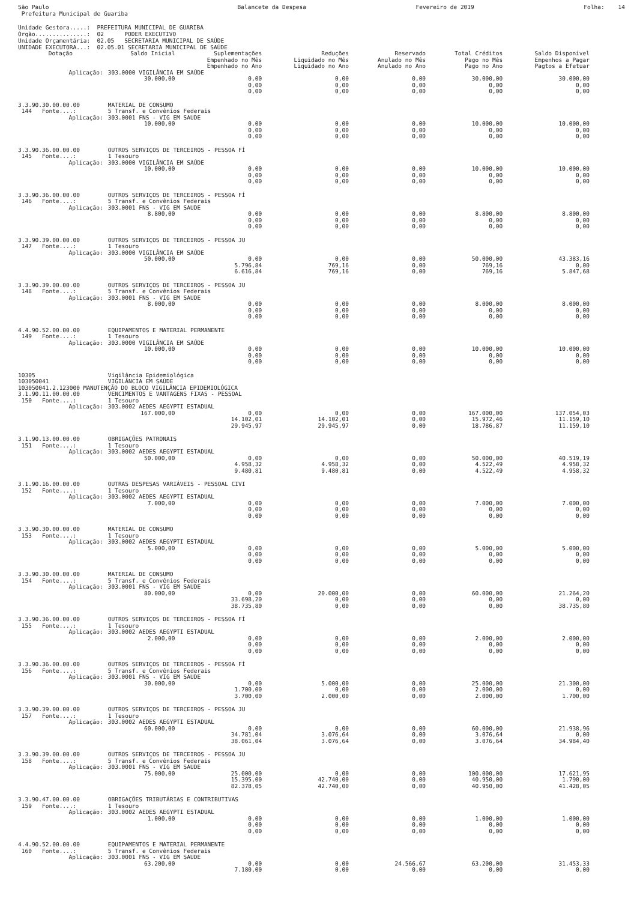São Paulo Prefeitura Municipal de Guariba
Balancete da Despesa
Fevereiro de 2019
Folha: 14
Unidade Gestora.....: PREFEITURA MUNICIPAL DE GUARIBA Órgão...............: 02 PODER EXECUTIVO Unidade Orçamentária: 02.05 SECRETARIA MUNICIPAL DE SAÚDE UNIDADE EXECUTORA...: 02.05.01 SECRETARIA MUNICIPAL DE SAÚDE
| Dotação | Saldo Inicial | Suplementações Empenhado no Mês Empenhado no Ano | Reduções Liquidado no Mês Liquidado no Ano | Reservado Anulado no Mês Anulado no Ano | Total Créditos Pago no Mês Pago no Ano | Saldo Disponível Empenhos a Pagar Pagtos a Efetuar |
| --- | --- | --- | --- | --- | --- | --- |
| Aplicação: | 303.0000 VIGILÂNCIA EM SAÚDE | | | | | |
| | 30.000,00 | 0,00 | 0,00 | 0,00 | 30.000,00 | 30.000,00 |
| | | 0,00 | 0,00 | 0,00 | 0,00 | 0,00 |
| | | 0,00 | 0,00 | 0,00 | 0,00 | 0,00 |
| 3.3.90.30.00.00.00 | MATERIAL DE CONSUMO | | | | | |
| 144 Fonte....: | 5 Transf. e Convênios Federais | | | | | |
| Aplicação: | 303.0001 FNS - VIG EM SAUDE | | | | | |
| | 10.000,00 | 0,00 | 0,00 | 0,00 | 10.000,00 | 10.000,00 |
| | | 0,00 | 0,00 | 0,00 | 0,00 | 0,00 |
| | | 0,00 | 0,00 | 0,00 | 0,00 | 0,00 |
| 3.3.90.36.00.00.00 | OUTROS SERVIÇOS DE TERCEIROS - PESSOA FÍ | | | | | |
| 145 Fonte....: | 1 Tesouro | | | | | |
| Aplicação: | 303.0000 VIGILÂNCIA EM SAÚDE | | | | | |
| | 10.000,00 | 0,00 | 0,00 | 0,00 | 10.000,00 | 10.000,00 |
| | | 0,00 | 0,00 | 0,00 | 0,00 | 0,00 |
| | | 0,00 | 0,00 | 0,00 | 0,00 | 0,00 |
| 3.3.90.36.00.00.00 | OUTROS SERVIÇOS DE TERCEIROS - PESSOA FÍ | | | | | |
| 146 Fonte....: | 5 Transf. e Convênios Federais | | | | | |
| Aplicação: | 303.0001 FNS - VIG EM SAUDE | | | | | |
| | 8.800,00 | 0,00 | 0,00 | 0,00 | 8.800,00 | 8.800,00 |
| | | 0,00 | 0,00 | 0,00 | 0,00 | 0,00 |
| | | 0,00 | 0,00 | 0,00 | 0,00 | 0,00 |
| 3.3.90.39.00.00.00 | OUTROS SERVIÇOS DE TERCEIROS - PESSOA JU | | | | | |
| 147 Fonte....: | 1 Tesouro | | | | | |
| Aplicação: | 303.0000 VIGILÂNCIA EM SAÚDE | | | | | |
| | 50.000,00 | 0,00 | 0,00 | 0,00 | 50.000,00 | 43.383,16 |
| | | 5.796,84 | 769,16 | 0,00 | 769,16 | 0,00 |
| | | 6.616,84 | 769,16 | 0,00 | 769,16 | 5.847,68 |
| 3.3.90.39.00.00.00 | OUTROS SERVIÇOS DE TERCEIROS - PESSOA JU | | | | | |
| 148 Fonte....: | 5 Transf. e Convênios Federais | | | | | |
| Aplicação: | 303.0001 FNS - VIG EM SAUDE | | | | | |
| | 8.000,00 | 0,00 | 0,00 | 0,00 | 8.000,00 | 8.000,00 |
| | | 0,00 | 0,00 | 0,00 | 0,00 | 0,00 |
| | | 0,00 | 0,00 | 0,00 | 0,00 | 0,00 |
| 4.4.90.52.00.00.00 | EQUIPAMENTOS E MATERIAL PERMANENTE | | | | | |
| 149 Fonte....: | 1 Tesouro | | | | | |
| Aplicação: | 303.0000 VIGILÂNCIA EM SAÚDE | | | | | |
| | 10.000,00 | 0,00 | 0,00 | 0,00 | 10.000,00 | 10.000,00 |
| | | 0,00 | 0,00 | 0,00 | 0,00 | 0,00 |
| | | 0,00 | 0,00 | 0,00 | 0,00 | 0,00 |
| 10305 | Vigilância Epidemiológica | | | | | |
| 103050041 | VIGILÂNCIA EM SAÚDE | | | | | |
| 103050041.2.123000 MANUTENÇÃO DO BLOCO VIGILÂNCIA EPIDEMIOLÓGICA | | | | | | |
| 3.1.90.11.00.00.00 | VENCIMENTOS E VANTAGENS FIXAS - PESSOAL | | | | | |
| 150 Fonte....: | 1 Tesouro | | | | | |
| Aplicação: | 303.0002 AEDES AEGYPTI ESTADUAL | | | | | |
| | 167.000,00 | 0,00 | 0,00 | 0,00 | 167.000,00 | 137.054,03 |
| | | 14.102,01 | 14.102,01 | 0,00 | 15.972,46 | 11.159,10 |
| | | 29.945,97 | 29.945,97 | 0,00 | 18.786,87 | 11.159,10 |
| 3.1.90.13.00.00.00 | OBRIGAÇÕES PATRONAIS | | | | | |
| 151 Fonte....: | 1 Tesouro | | | | | |
| Aplicação: | 303.0002 AEDES AEGYPTI ESTADUAL | | | | | |
| | 50.000,00 | 0,00 | 0,00 | 0,00 | 50.000,00 | 40.519,19 |
| | | 4.958,32 | 4.958,32 | 0,00 | 4.522,49 | 4.958,32 |
| | | 9.480,81 | 9.480,81 | 0,00 | 4.522,49 | 4.958,32 |
| 3.1.90.16.00.00.00 | OUTRAS DESPESAS VARIÁVEIS - PESSOAL CIVI | | | | | |
| 152 Fonte....: | 1 Tesouro | | | | | |
| Aplicação: | 303.0002 AEDES AEGYPTI ESTADUAL | | | | | |
| | 7.000,00 | 0,00 | 0,00 | 0,00 | 7.000,00 | 7.000,00 |
| | | 0,00 | 0,00 | 0,00 | 0,00 | 0,00 |
| | | 0,00 | 0,00 | 0,00 | 0,00 | 0,00 |
| 3.3.90.30.00.00.00 | MATERIAL DE CONSUMO | | | | | |
| 153 Fonte....: | 1 Tesouro | | | | | |
| Aplicação: | 303.0002 AEDES AEGYPTI ESTADUAL | | | | | |
| | 5.000,00 | 0,00 | 0,00 | 0,00 | 5.000,00 | 5.000,00 |
| | | 0,00 | 0,00 | 0,00 | 0,00 | 0,00 |
| | | 0,00 | 0,00 | 0,00 | 0,00 | 0,00 |
| 3.3.90.30.00.00.00 | MATERIAL DE CONSUMO | | | | | |
| 154 Fonte....: | 5 Transf. e Convênios Federais | | | | | |
| Aplicação: | 303.0001 FNS - VIG EM SAUDE | | | | | |
| | 80.000,00 | 0,00 | 20.000,00 | 0,00 | 60.000,00 | 21.264,20 |
| | | 33.698,20 | 0,00 | 0,00 | 0,00 | 0,00 |
| | | 38.735,80 | 0,00 | 0,00 | 0,00 | 38.735,80 |
| 3.3.90.36.00.00.00 | OUTROS SERVIÇOS DE TERCEIROS - PESSOA FÍ | | | | | |
| 155 Fonte....: | 1 Tesouro | | | | | |
| Aplicação: | 303.0002 AEDES AEGYPTI ESTADUAL | | | | | |
| | 2.000,00 | 0,00 | 0,00 | 0,00 | 2.000,00 | 2.000,00 |
| | | 0,00 | 0,00 | 0,00 | 0,00 | 0,00 |
| | | 0,00 | 0,00 | 0,00 | 0,00 | 0,00 |
| 3.3.90.36.00.00.00 | OUTROS SERVIÇOS DE TERCEIROS - PESSOA FÍ | | | | | |
| 156 Fonte....: | 5 Transf. e Convênios Federais | | | | | |
| Aplicação: | 303.0001 FNS - VIG EM SAUDE | | | | | |
| | 30.000,00 | 0,00 | 5.000,00 | 0,00 | 25.000,00 | 21.300,00 |
| | | 1.700,00 | 0,00 | 0,00 | 2.000,00 | 0,00 |
| | | 3.700,00 | 2.000,00 | 0,00 | 2.000,00 | 1.700,00 |
| 3.3.90.39.00.00.00 | OUTROS SERVIÇOS DE TERCEIROS - PESSOA JU | | | | | |
| 157 Fonte....: | 1 Tesouro | | | | | |
| Aplicação: | 303.0002 AEDES AEGYPTI ESTADUAL | | | | | |
| | 60.000,00 | 0,00 | 0,00 | 0,00 | 60.000,00 | 21.938,96 |
| | | 34.781,04 | 3.076,64 | 0,00 | 3.076,64 | 0,00 |
| | | 38.061,04 | 3.076,64 | 0,00 | 3.076,64 | 34.984,40 |
| 3.3.90.39.00.00.00 | OUTROS SERVIÇOS DE TERCEIROS - PESSOA JU | | | | | |
| 158 Fonte....: | 5 Transf. e Convênios Federais | | | | | |
| Aplicação: | 303.0001 FNS - VIG EM SAUDE | | | | | |
| | 75.000,00 | 25.000,00 | 0,00 | 0,00 | 100.000,00 | 17.621,95 |
| | | 15.395,00 | 42.740,00 | 0,00 | 40.950,00 | 1.790,00 |
| | | 82.378,05 | 42.740,00 | 0,00 | 40.950,00 | 41.428,05 |
| 3.3.90.47.00.00.00 | OBRIGAÇÕES TRIBUTÁRIAS E CONTRIBUTIVAS | | | | | |
| 159 Fonte....: | 1 Tesouro | | | | | |
| Aplicação: | 303.0002 AEDES AEGYPTI ESTADUAL | | | | | |
| | 1.000,00 | 0,00 | 0,00 | 0,00 | 1.000,00 | 1.000,00 |
| | | 0,00 | 0,00 | 0,00 | 0,00 | 0,00 |
| | | 0,00 | 0,00 | 0,00 | 0,00 | 0,00 |
| 4.4.90.52.00.00.00 | EQUIPAMENTOS E MATERIAL PERMANENTE | | | | | |
| 160 Fonte....: | 5 Transf. e Convênios Federais | | | | | |
| Aplicação: | 303.0001 FNS - VIG EM SAUDE | | | | | |
| | 63.200,00 | 0,00 | 0,00 | 24.566,67 | 63.200,00 | 31.453,33 |
| | | 7.180,00 | 0,00 | 0,00 | 0,00 | 0,00 |